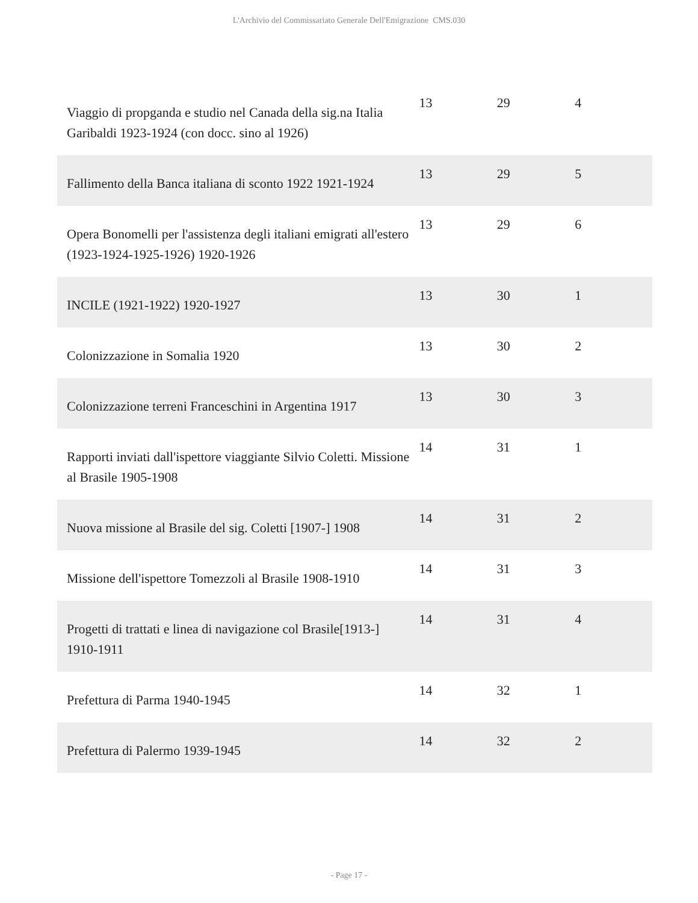L'Archivio del Commissariato Generale Dell'Emigrazione CMS.030
| Viaggio di propganda e studio nel Canada della sig.na Italia Garibaldi 1923-1924 (con docc. sino al 1926) | 13 | 29 | 4 |
| Fallimento della Banca italiana di sconto 1922 1921-1924 | 13 | 29 | 5 |
| Opera Bonomelli per l'assistenza degli italiani emigrati all'estero (1923-1924-1925-1926) 1920-1926 | 13 | 29 | 6 |
| INCILE (1921-1922) 1920-1927 | 13 | 30 | 1 |
| Colonizzazione in Somalia 1920 | 13 | 30 | 2 |
| Colonizzazione terreni Franceschini in Argentina 1917 | 13 | 30 | 3 |
| Rapporti inviati dall'ispettore viaggiante Silvio Coletti. Missione al Brasile 1905-1908 | 14 | 31 | 1 |
| Nuova missione al Brasile del sig. Coletti [1907-] 1908 | 14 | 31 | 2 |
| Missione dell'ispettore Tomezzoli al Brasile 1908-1910 | 14 | 31 | 3 |
| Progetti di trattati e linea di navigazione col Brasile[1913-] 1910-1911 | 14 | 31 | 4 |
| Prefettura di Parma 1940-1945 | 14 | 32 | 1 |
| Prefettura di Palermo 1939-1945 | 14 | 32 | 2 |
- Page 17 -